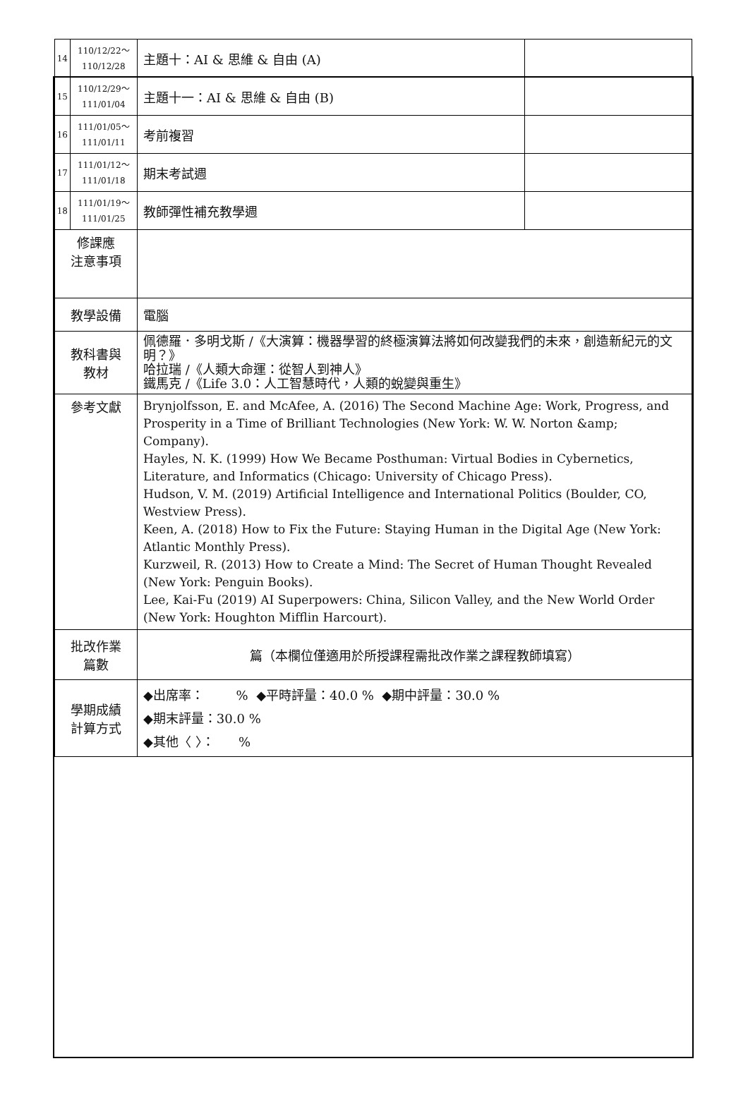| 14 | 110/12/22～ 110/12/28 | 主題十：AI & 思維 & 自由 (A) | |
| 15 | 110/12/29～ 111/01/04 | 主題十一：AI & 思維 & 自由 (B) | |
| 16 | 111/01/05～ 111/01/11 | 考前複習 | |
| 17 | 111/01/12～ 111/01/18 | 期末考試週 | |
| 18 | 111/01/19～ 111/01/25 | 教師彈性補充教學週 | |
| 修課應 注意事項 | | | |
| 教學設備 | | 電腦 | |
| 教科書與 教材 | | 佩德羅．多明戈斯 /《大演算：機器學習的終極演算法將如何改變我們的未來，創造新紀元的文明？》 哈拉瑞 /《人類大命運：從智人到神人》 鐵馬克 /《Life 3.0：人工智慧時代，人類的蛻變與重生》 | |
| 參考文獻 | | Brynjolfsson, E. and McAfee, A. (2016) The Second Machine Age: Work, Progress, and Prosperity in a Time of Brilliant Technologies (New York: W. W. Norton &amp; Company). Hayles, N. K. (1999) How We Became Posthuman: Virtual Bodies in Cybernetics, Literature, and Informatics (Chicago: University of Chicago Press). Hudson, V. M. (2019) Artificial Intelligence and International Politics (Boulder, CO, Westview Press). Keen, A. (2018) How to Fix the Future: Staying Human in the Digital Age (New York: Atlantic Monthly Press). Kurzweil, R. (2013) How to Create a Mind: The Secret of Human Thought Revealed (New York: Penguin Books). Lee, Kai-Fu (2019) AI Superpowers: China, Silicon Valley, and the New World Order (New York: Houghton Mifflin Harcourt). | |
| 批改作業 篇數 | | 篇（本欄位僅適用於所授課程需批改作業之課程教師填寫） | |
| 學期成績 計算方式 | | ◆出席率： % ◆平時評量：40.0 % ◆期中評量：30.0 % ◆期末評量：30.0 % ◆其他〈 〉： % | |